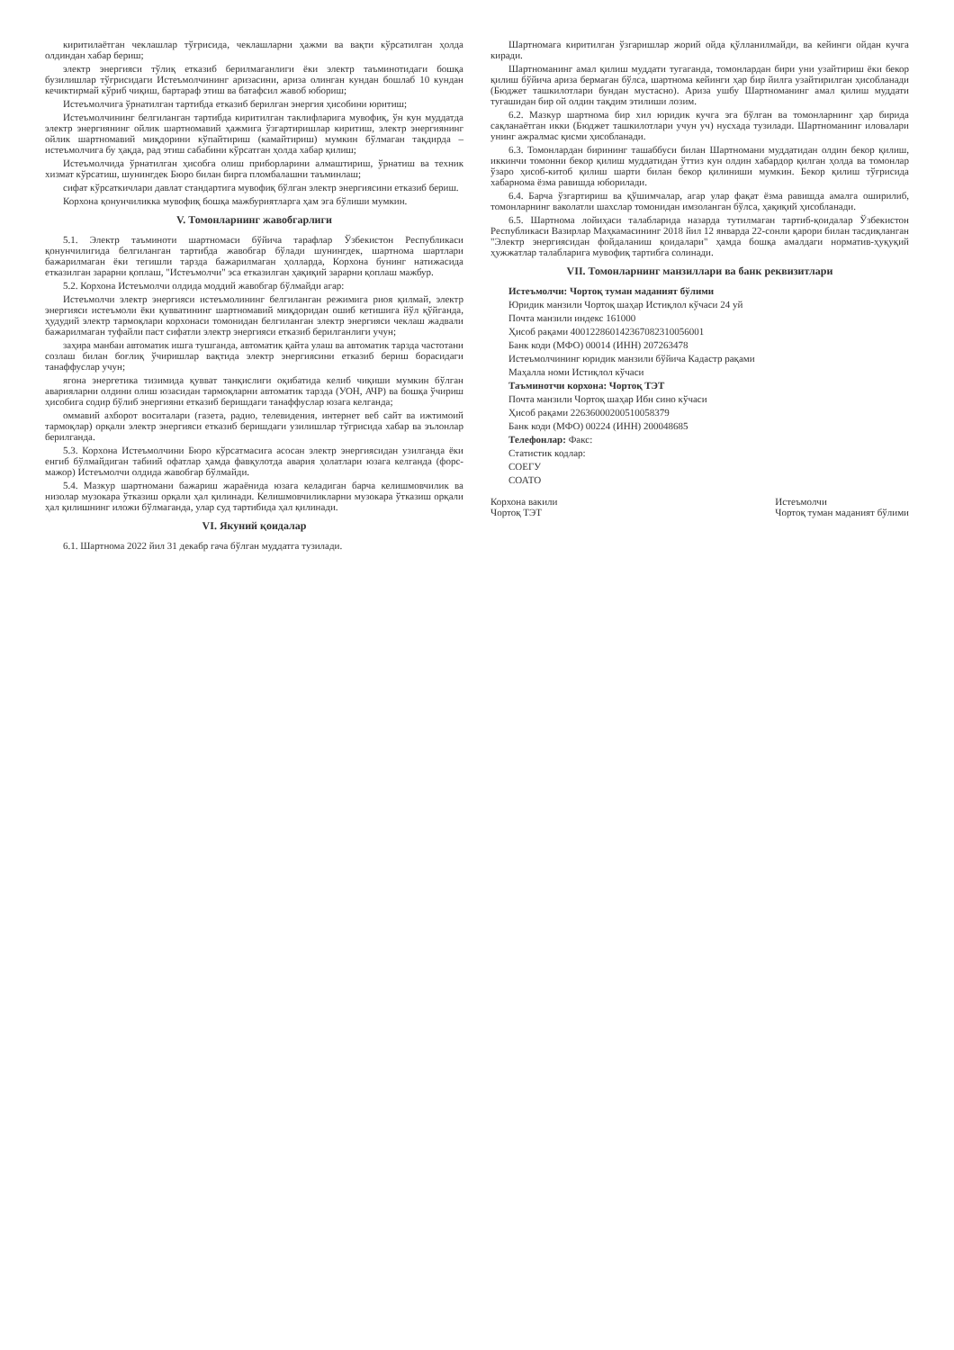киритилаётган чеклашлар тўғрисида, чеклашларни ҳажми ва вақти кўрсатилган ҳолда олдиндан хабар бериш;
электр энергияси тўлиқ етказиб берилмаганлиги ёки электр таъминотидаги бошқа бузилишлар тўғрисидаги Истеъмолчининг аризасини, ариза олинган кундан бошлаб 10 кундан кечиктирмай кўриб чиқиш, бартараф этиш ва батафсил жавоб юбориш;
Истеъмолчига ўрнатилган тартибда етказиб берилган энергия ҳисобини юритиш;
Истеъмолчининг белгиланган тартибда киритилган таклифларига мувофиқ, ўн кун муддатда электр энергиянинг ойлик шартномавий ҳажмига ўзгартиришлар киритиш, электр энергиянинг ойлик шартномавий миқдорини кўпайтириш (камайтириш) мумкин бўлмаган тақдирда – истеъмолчига бу ҳақда, рад этиш сабабини кўрсатган ҳолда хабар қилиш;
Истеъмолчида ўрнатилган ҳисобга олиш приборларини алмаштириш, ўрнатиш ва техник хизмат кўрсатиш, шунингдек Бюро билан бирга пломбалашни таъминлаш;
сифат кўрсаткичлари давлат стандартига мувофиқ бўлган электр энергиясини етказиб бериш.
Корхона қонунчиликка мувофиқ бошқа мажбуриятларга ҳам эга бўлиши мумкин.
V. Томонларнинг жавобгарлиги
5.1. Электр таъминоти шартномаси бўйича тарафлар Ўзбекистон Республикаси қонунчилигида белгиланган тартибда жавобгар бўлади шунингдек, шартнома шартлари бажарилмаган ёки тегишли тарзда бажарилмаган ҳолларда, Корхона бунинг натижасида етказилган зарарни қоплаш, "Истеъмолчи" эса етказилган ҳақиқий зарарни қоплаш мажбур.
5.2. Корхона Истеъмолчи олдида моддий жавобгар бўлмайди агар:
Истеъмолчи электр энергияси истеъмолининг белгиланган режимига риоя қилмай, электр энергияси истеъмоли ёки қувватининг шартномавий миқдоридан ошиб кетишига йўл қўйганда, ҳудудий электр тармоқлари корхонаси томонидан белгиланган электр энергияси чеклаш жадвали бажарилмаган туфайли паст сифатли электр энергияси етказиб берилганлиги учун;
заҳира манбаи автоматик ишга тушганда, автоматик қайта улаш ва автоматик тарзда частотани созлаш билан боғлиқ ўчиришлар вақтида электр энергиясини етказиб бериш бораси­даги танаффуслар учун;
ягона энергетика тизимида қувват танқислиги оқибатида келиб чиқиши мумкин бўлган аварияларни олдини олиш юзасидан тармоқларни автоматик тарзда (УОН, АЧР) ва бошқа ўчириш ҳисобига содир бўлиб энергияни етказиб беришдаги танаффуслар юзага келганда;
оммавий ахборот воситалари (газета, радио, телевидения, интернет веб сайт ва ижтимоий тармоқлар) орқали электр энергияси етказиб беришдаги узилишлар тўғрисида хабар ва эълонлар берилганда.
5.3. Корхона Истеъмолчини Бюро кўрсатмасига асосан электр энергиясидан узилганда ёки енгиб бўлмайдиган табиий офатлар ҳамда фавқулотда авария ҳолатлари юзага келганда (форс-мажор) Истеъмолчи олдида жавобгар бўлмайди.
5.4. Мазкур шартномани бажариш жараёнида юзага келадиган барча келишмовчилик ва низолар музокара ўтказиш орқали ҳал қилинади. Келишмовчиликларни музокара ўтказиш орқали ҳал қилишнинг иложи бўлмаганда, улар суд тартибида ҳал қилинади.
VI. Якуний қоидалар
6.1. Шартнома 2022 йил 31 декабр гача бўлган муддатга тузилади.
Шартномага киритилган ўзгаришлар жорий ойда қўлланилмайди, ва кейинги ойдан кучга киради.
Шартноманинг амал қилиш муддати тугаганда, томонлардан бири уни узайтириш ёки бекор қилиш бўйича ариза бермаган бўлса, шартнома кейинги ҳар бир йилга узайтирилган ҳисобланади (Бюджет ташкилотлари бундан мустасно). Ариза ушбу Шартноманинг амал қилиш муддати тугашидан бир ой олдин тақдим этилиши лозим.
6.2. Мазкур шартнома бир хил юридик кучга эга бўлган ва томонларнинг ҳар бирида сақланаётган икки (Бюджет ташкилотлари учун уч) нусхада тузилади. Шартноманинг иловалари унинг ажралмас қисми ҳисобланади.
6.3. Томонлардан бирининг ташаббуси билан Шартномани муддатидан олдин бекор қилиш, иккинчи томонни бекор қилиш муддатидан ўттиз кун олдин хабардор қилган ҳолда ва томонлар ўзаро ҳисоб-китоб қилиш шарти билан бекор қилиниши мумкин. Бекор қилиш тўғрисида хабарнома ёзма равишда юборилади.
6.4. Барча ўзгартириш ва қўшимчалар, агар улар фақат ёзма равишда амалга оширилиб, томонларнинг ваколатли шахслар томонидан имзоланган бўлса, ҳақиқий ҳисобланади.
6.5. Шартнома лойиҳаси талабларида назарда тутилмаган тартиб-қоидалар Ўзбекистон Республикаси Вазирлар Маҳкамасининг 2018 йил 12 январда 22-сонли қарори билан тасдиқланган "Электр энергиясидан фойдаланиш қоидалари" ҳамда бошқа амалдаги норматив-ҳуқуқий ҳужжатлар талабларига мувофиқ тартибга солинади.
VII. Томонларнинг манзиллари ва банк реквизитлари
Истеъмолчи: Чортоқ туман маданият бўлими
Юридик манзили Чортоқ шаҳар Истиқлол кўчаси 24 уй
Почта манзили индекс 161000
Ҳисоб рақами 400122860142367082310056001
Банк коди (МФО) 00014 (ИНН) 207263478
Истеъмолчининг юридик манзили бўйича Кадастр рақами
Маҳалла номи Истиқлол кўчаси
Таъминотчи корхона: Чортоқ ТЭТ
Почта манзили Чортоқ шаҳар Ибн сино кўчаси
Ҳисоб рақами 22636000200510058379
Банк коди (МФО) 00224 (ИНН) 200048685
Телефонлар: Факс:
Статистик кодлар:
СОЕГУ
СОАТО
Корхона вакили
Чортоқ ТЭТ
Истеъмолчи
Чортоқ туман маданият бўлими